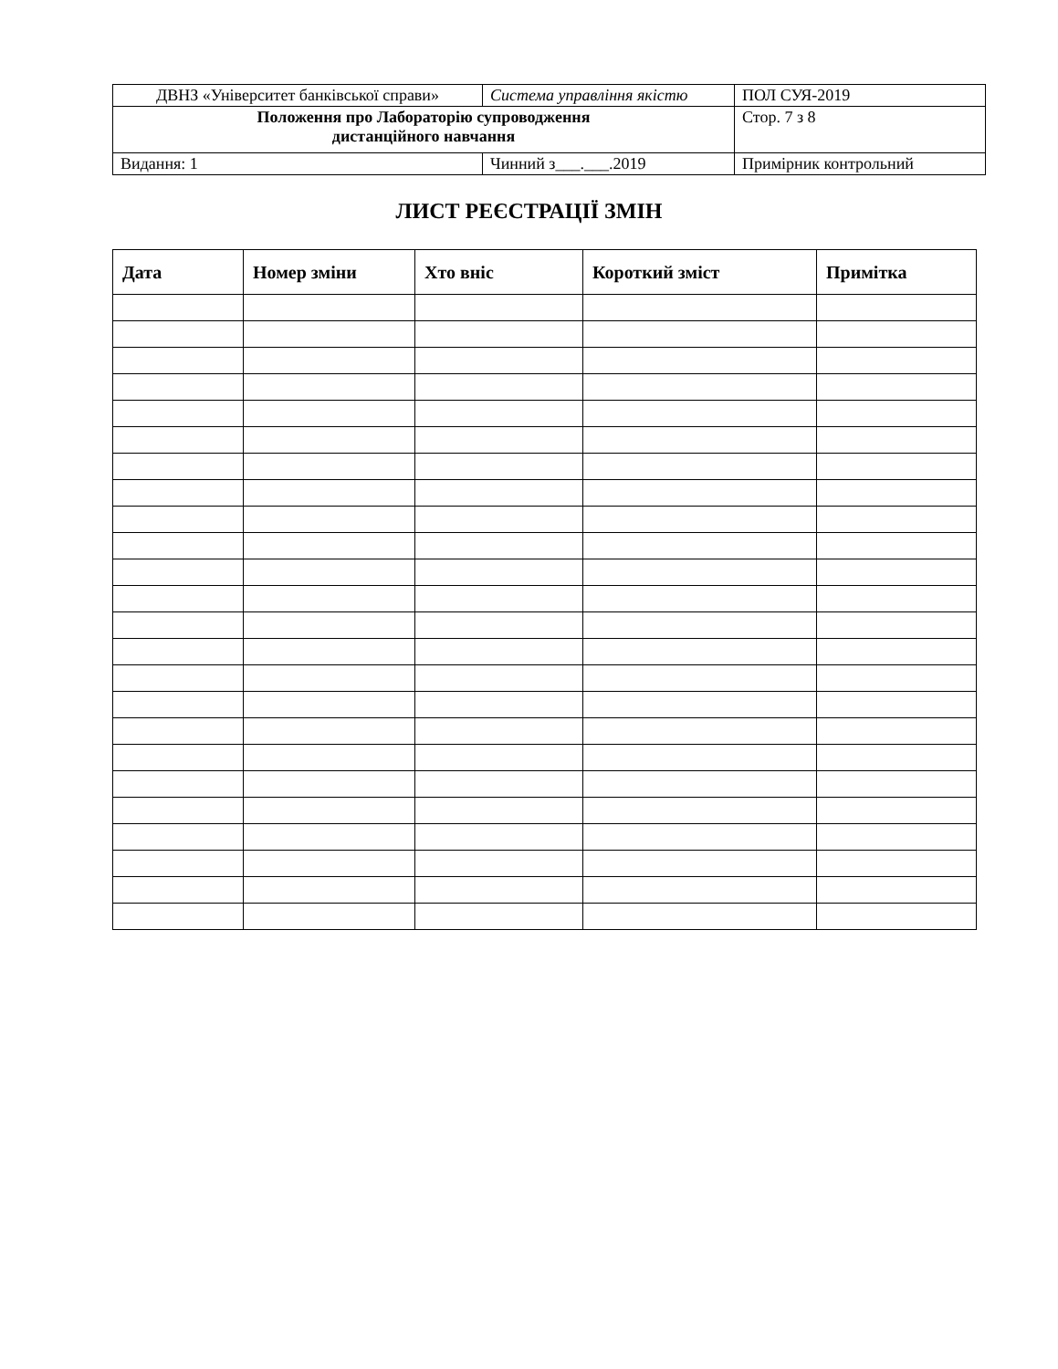| ДВНЗ «Університет банківської справи» | Система управління якістю | ПОЛ СУЯ-2019 |
| Положення про Лабораторію супроводження дистанційного навчання | | Стор. 7 з 8 |
| Видання: 1 | Чинний з___.___.2019 | Примірник контрольний |
ЛИСТ РЕЄСТРАЦІЇ ЗМІН
| Дата | Номер зміни | Хто вніс | Короткий зміст | Примітка |
| --- | --- | --- | --- | --- |